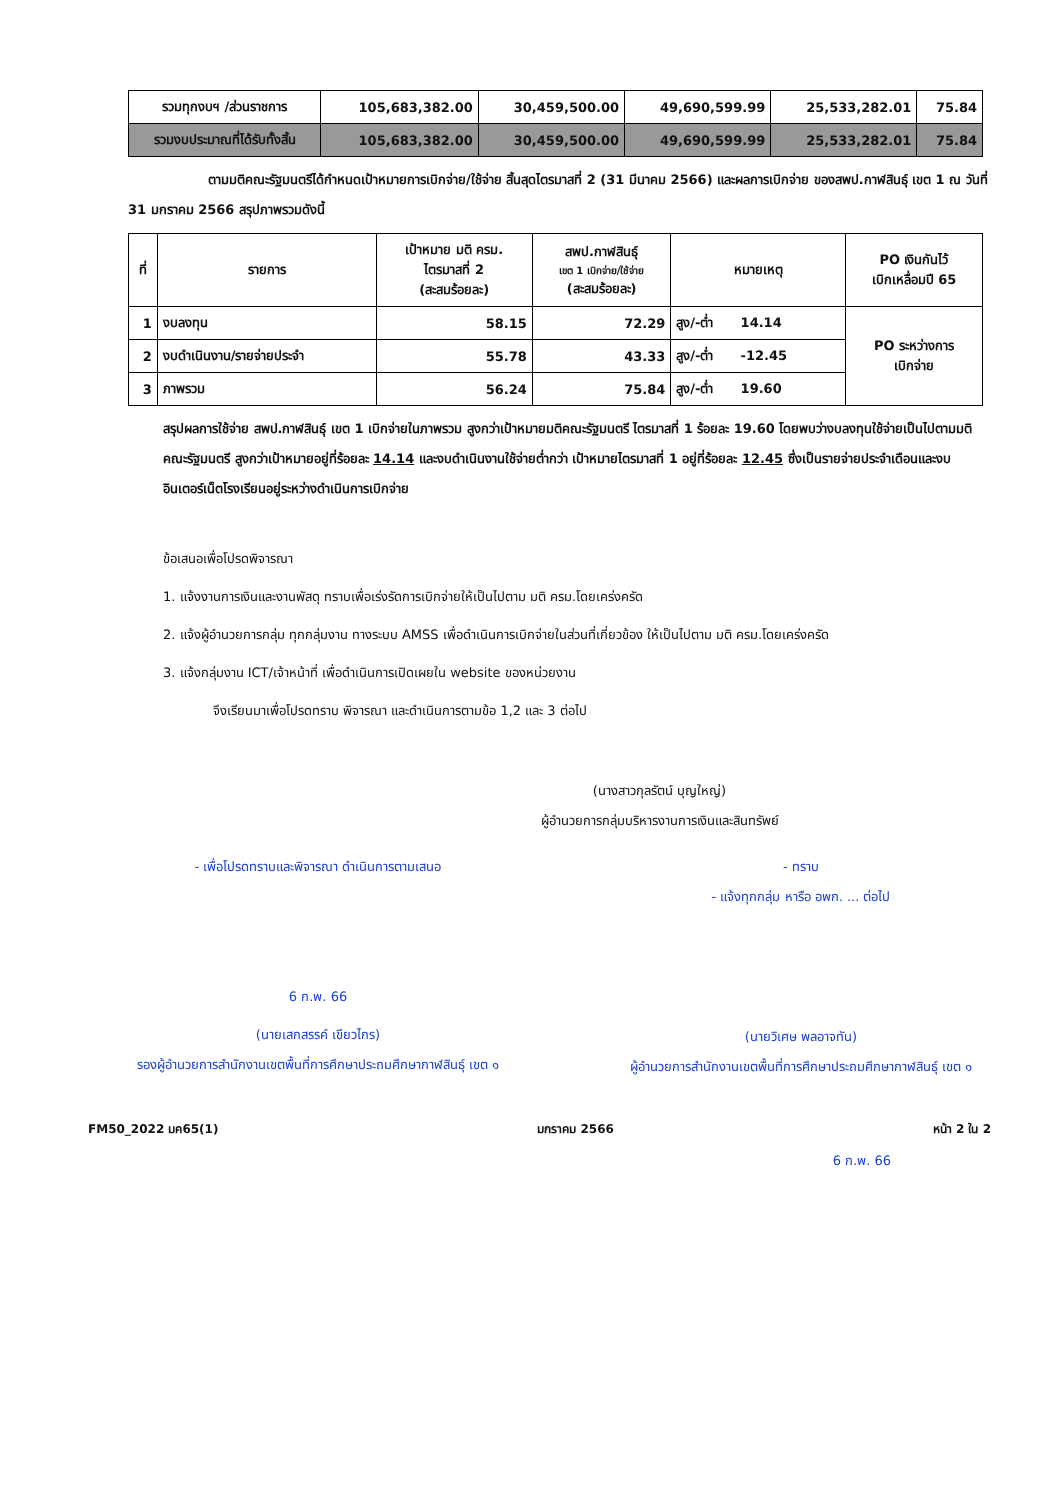| รวมทุกงบฯ /ส่วนราชการ | 105,683,382.00 | 30,459,500.00 | 49,690,599.99 | 25,533,282.01 | 75.84 |
| รวมงบประมาณที่ได้รับทั้งสิ้น | 105,683,382.00 | 30,459,500.00 | 49,690,599.99 | 25,533,282.01 | 75.84 |
ตามมติคณะรัฐมนตรีได้กำหนดเป้าหมายการเบิกจ่าย/ใช้จ่าย สิ้นสุดไตรมาสที่ 2 (31 มีนาคม 2566) และผลการเบิกจ่าย ของสพป.กาฬสินธุ์ เขต 1 ณ วันที่ 31 มกราคม 2566 สรุปภาพรวมดังนี้
| ที่ | รายการ | เป้าหมาย มติ ครม. ไตรมาสที่ 2 (สะสมร้อยละ) | สพป.กาฬสินธุ์ เขต 1 เบิกจ่าย/ใช้จ่าย (สะสมร้อยละ) | หมายเหตุ | PO เงินกันไว้ เบิกเหลื่อมปี 65 |
| --- | --- | --- | --- | --- | --- |
| 1 | งบลงทุน | 58.15 | 72.29 | สูง/-ต่ำ 14.14 | PO ระหว่างการ เบิกจ่าย |
| 2 | งบดำเนินงาน/รายจ่ายประจำ | 55.78 | 43.33 | สูง/-ต่ำ -12.45 | |
| 3 | ภาพรวม | 56.24 | 75.84 | สูง/-ต่ำ 19.60 | |
สรุปผลการใช้จ่าย สพป.กาฬสินธุ์ เขต 1 เบิกจ่ายในภาพรวม สูงกว่าเป้าหมายมติคณะรัฐมนตรี ไตรมาสที่ 1 ร้อยละ 19.60 โดยพบว่างบลงทุนใช้จ่ายเป็นไปตามมติคณะรัฐมนตรี สูงกว่าเป้าหมายอยู่ที่ร้อยละ 14.14 และงบดำเนินงานใช้จ่ายต่ำกว่า เป้าหมายไตรมาสที่ 1 อยู่ที่ร้อยละ 12.45 ซึ่งเป็นรายจ่ายประจำเดือนและงบอินเตอร์เน็ตโรงเรียนอยู่ระหว่างดำเนินการเบิกจ่าย
ข้อเสนอเพื่อโปรดพิจารณา
1. แจ้งงานการเงินและงานพัสดุ ทราบเพื่อเร่งรัดการเบิกจ่ายให้เป็นไปตาม มติ ครม.โดยเคร่งครัด
2. แจ้งผู้อำนวยการกลุ่ม ทุกกลุ่มงาน ทางระบบ AMSS เพื่อดำเนินการเบิกจ่ายในส่วนที่เกี่ยวข้อง ให้เป็นไปตาม มติ ครม.โดยเคร่งครัด
3. แจ้งกลุ่มงาน ICT/เจ้าหน้าที่ เพื่อดำเนินการเปิดเผยใน website ของหน่วยงาน
จึงเรียนมาเพื่อโปรดทราบ พิจารณา และดำเนินการตามข้อ 1,2 และ 3 ต่อไป
(นางสาวกุลรัตน์ บุญใหญ่)
ผู้อำนวยการกลุ่มบริหารงานการเงินและสินทรัพย์
- เพื่อโปรดทราบและพิจารณา ดำเนินการตามเสนอ
6 ก.พ. 66
(นายเสกสรรค์ เขียวไกร)
รองผู้อำนวยการสำนักงานเขตพื้นที่การศึกษาประถมศึกษากาฬสินธุ์ เขต ๑
- ทราบ
- แจ้งทุกกลุ่ม หารือ อพก. ... ต่อไป
(นายวิเศษ พลอาจทัน)
ผู้อำนวยการสำนักงานเขตพื้นที่การศึกษาประถมศึกษากาฬสินธุ์ เขต ๑
FM50_2022 มค65(1) มกราคม 2566 หน้า 2 ใน 2
6 ก.พ. 66